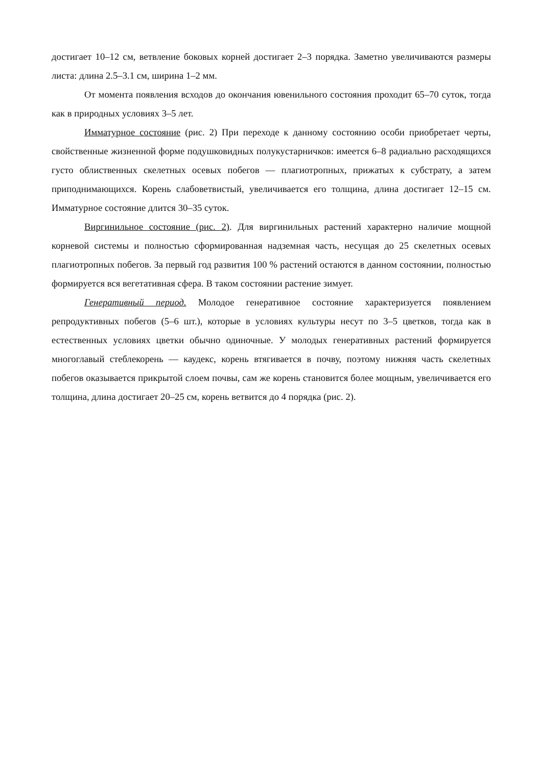достигает 10–12 см, ветвление боковых корней достигает 2–3 порядка. Заметно увеличиваются размеры листа: длина 2.5–3.1 см, ширина 1–2 мм.
От момента появления всходов до окончания ювенильного состояния проходит 65–70 суток, тогда как в природных условиях 3–5 лет.
Имматурное состояние (рис. 2) При переходе к данному состоянию особи приобретает черты, свойственные жизненной форме подушковидных полукустарничков: имеется 6–8 радиально расходящихся густо облиственных скелетных осевых побегов — плагиотропных, прижатых к субстрату, а затем приподнимающихся. Корень слабоветвистый, увеличивается его толщина, длина достигает 12–15 см. Имматурное состояние длится 30–35 суток.
Виргинильное состояние (рис. 2). Для виргинильных растений характерно наличие мощной корневой системы и полностью сформированная надземная часть, несущая до 25 скелетных осевых плагиотропных побегов. За первый год развития 100 % растений остаются в данном состоянии, полностью формируется вся вегетативная сфера. В таком состоянии растение зимует.
Генеративный период. Молодое генеративное состояние характеризуется появлением репродуктивных побегов (5–6 шт.), которые в условиях культуры несут по 3–5 цветков, тогда как в естественных условиях цветки обычно одиночные. У молодых генеративных растений формируется многоглавый стеблекорень — каудекс, корень втягивается в почву, поэтому нижняя часть скелетных побегов оказывается прикрытой слоем почвы, сам же корень становится более мощным, увеличивается его толщина, длина достигает 20–25 см, корень ветвится до 4 порядка (рис. 2).